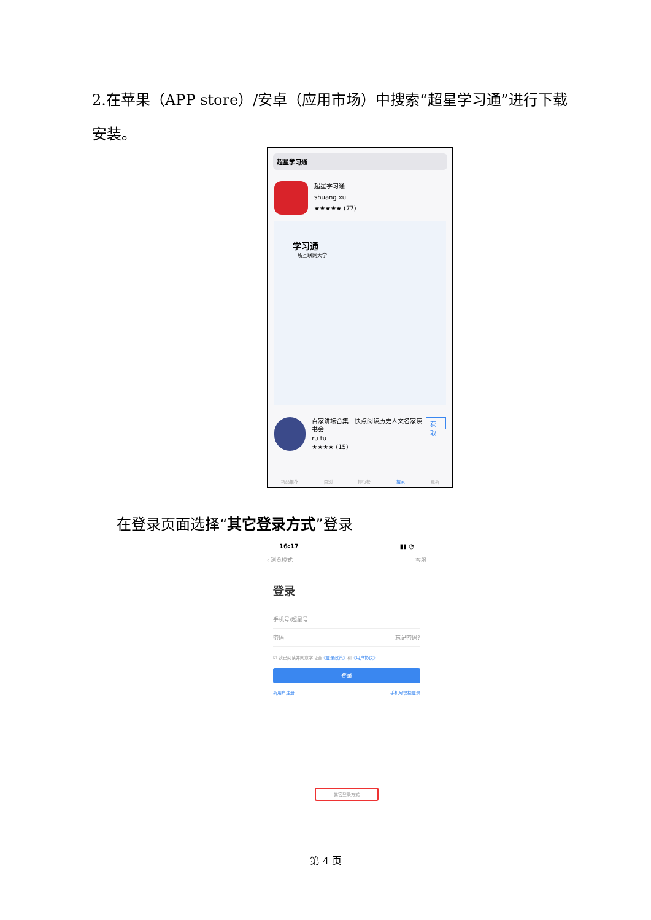2.在苹果（APP store）/安卓（应用市场）中搜索“超星学习通”进行下载安装。
超星学习通
超星学习通
shuang xu
★★★★★ (77)
学习通
一所互联网大学
百家讲坛合集－快点阅读历史人文名家读书会
ru tu
★★★★ (15)
获取
精品推荐 类别 排行榜 搜索 更新
在登录页面选择“其它登录方式”登录
16:17 ▮▮ ◔
‹ 浏览模式 客服
登录
手机号/超星号
密码 忘记密码?
☑ 我已阅读并同意学习通《登录政策》和《用户协议》
登录
新用户注册 手机号快捷登录
其它登录方式
第 4 页